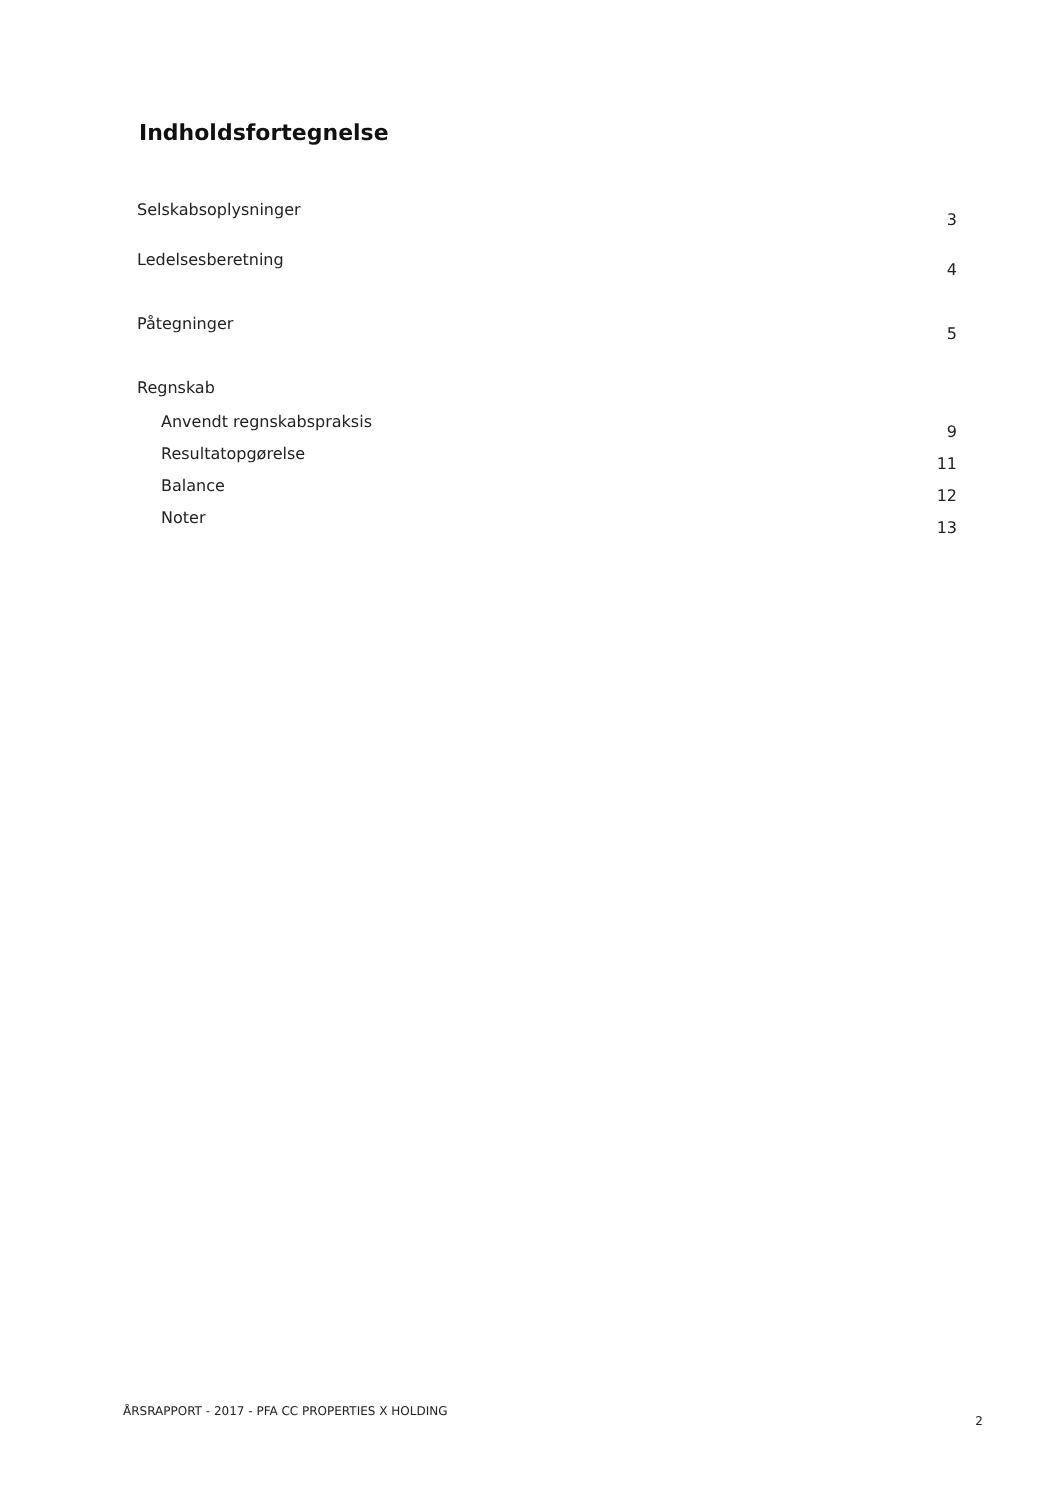Indholdsfortegnelse
Selskabsoplysninger 3
Ledelsesberetning 4
Påtegninger 5
Regnskab
Anvendt regnskabspraksis 9
Resultatopgørelse 11
Balance 12
Noter 13
ÅRSRAPPORT - 2017 - PFA CC PROPERTIES X HOLDING 2